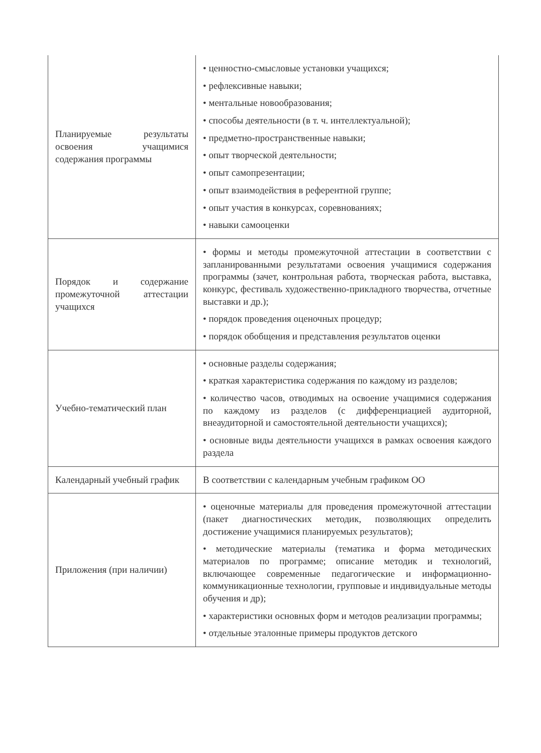| Планируемые результаты освоения учащимися содержания программы | • ценностно-смысловые установки учащихся; • рефлексивные навыки; • ментальные новообразования; • способы деятельности (в т. ч. интеллектуальной); • предметно-пространственные навыки; • опыт творческой деятельности; • опыт самопрезентации; • опыт взаимодействия в референтной группе; • опыт участия в конкурсах, соревнованиях; • навыки самооценки |
| Порядок и содержание промежуточной аттестации учащихся | • формы и методы промежуточной аттестации в соответствии с запланированными результатами освоения учащимися содержания программы (зачет, контрольная работа, творческая работа, выставка, конкурс, фестиваль художественно-прикладного творчества, отчетные выставки и др.); • порядок проведения оценочных процедур; • порядок обобщения и представления результатов оценки |
| Учебно-тематический план | • основные разделы содержания; • краткая характеристика содержания по каждому из разделов; • количество часов, отводимых на освоение учащимися содержания по каждому из разделов (с дифференциацией аудиторной, внеаудиторной и самостоятельной деятельности учащихся); • основные виды деятельности учащихся в рамках освоения каждого раздела |
| Календарный учебный график | В соответствии с календарным учебным графиком ОО |
| Приложения (при наличии) | • оценочные материалы для проведения промежуточной аттестации (пакет диагностических методик, позволяющих определить достижение учащимися планируемых результатов); • методические материалы (тематика и форма методических материалов по программе; описание методик и технологий, включающее современные педагогические и информационно-коммуникационные технологии, групповые и индивидуальные методы обучения и др); • характеристики основных форм и методов реализации программы; • отдельные эталонные примеры продуктов детского |